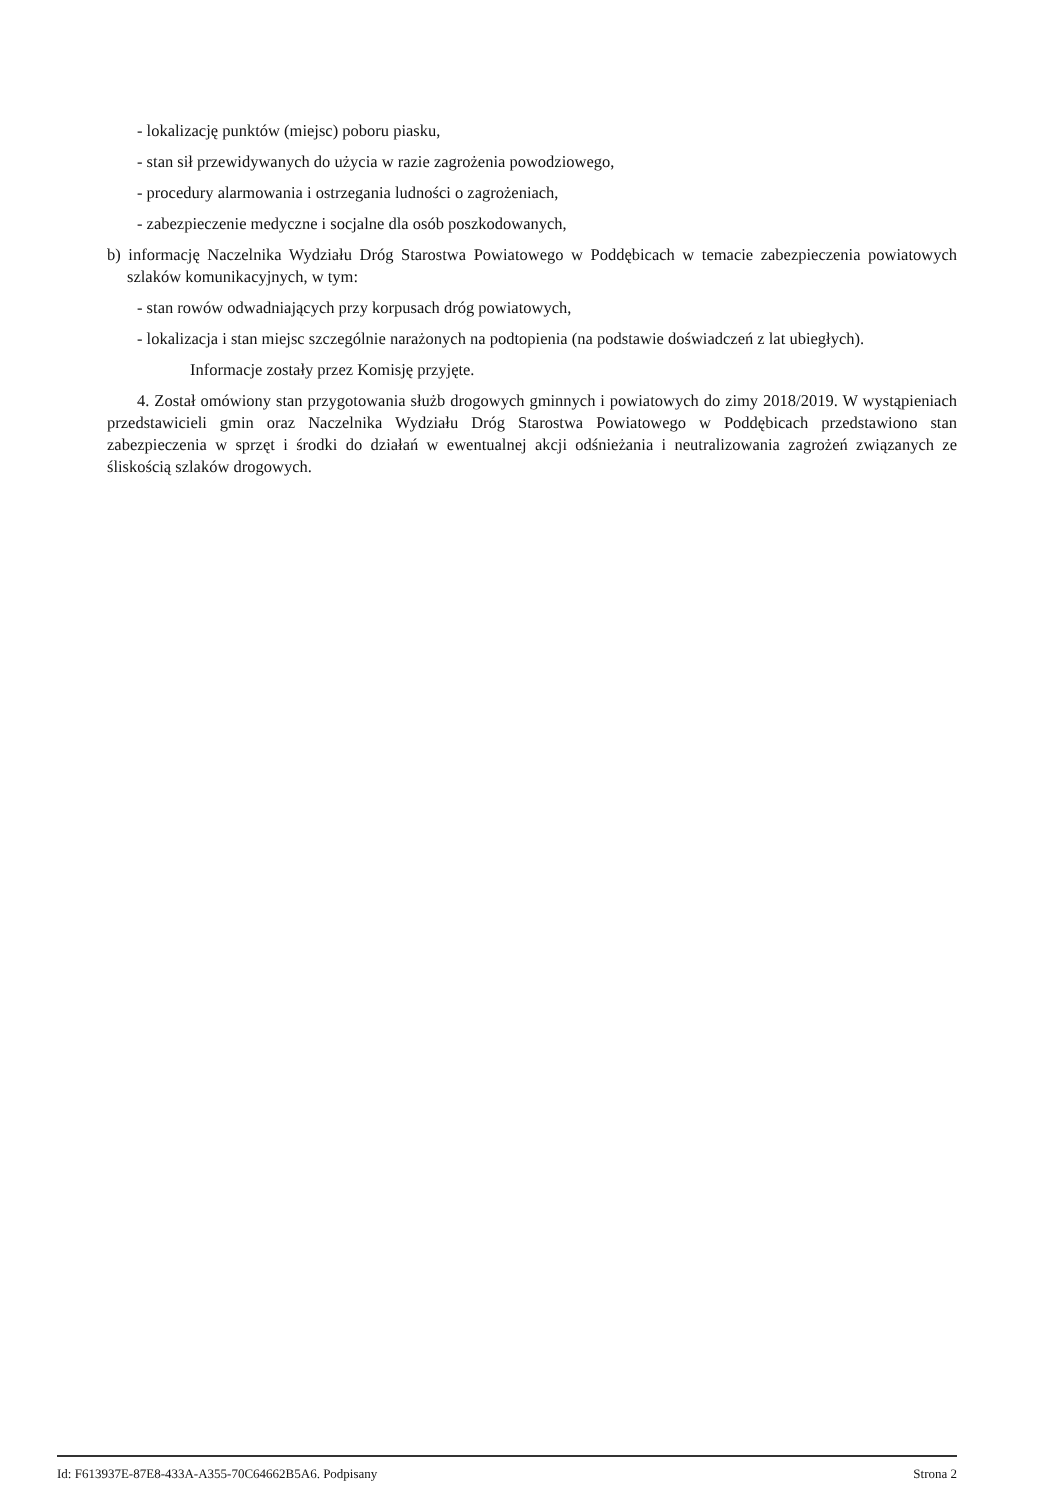- lokalizację punktów (miejsc) poboru piasku,
- stan sił przewidywanych do użycia w razie zagrożenia powodziowego,
- procedury alarmowania i ostrzegania ludności o zagrożeniach,
- zabezpieczenie medyczne i socjalne dla osób poszkodowanych,
b) informację Naczelnika Wydziału Dróg Starostwa Powiatowego w Poddębicach w temacie zabezpieczenia powiatowych szlaków komunikacyjnych, w tym:
- stan rowów odwadniających przy korpusach dróg powiatowych,
- lokalizacja i stan miejsc szczególnie narażonych na podtopienia (na podstawie doświadczeń z lat ubiegłych).
Informacje zostały przez Komisję przyjęte.
4. Został omówiony stan przygotowania służb drogowych gminnych i powiatowych do zimy 2018/2019. W wystąpieniach przedstawicieli gmin oraz Naczelnika Wydziału Dróg Starostwa Powiatowego w Poddębicach przedstawiono stan zabezpieczenia w sprzęt i środki do działań w ewentualnej akcji odśnieżania i neutralizowania zagrożeń związanych ze śliskością szlaków drogowych.
Id: F613937E-87E8-433A-A355-70C64662B5A6. Podpisany Strona 2